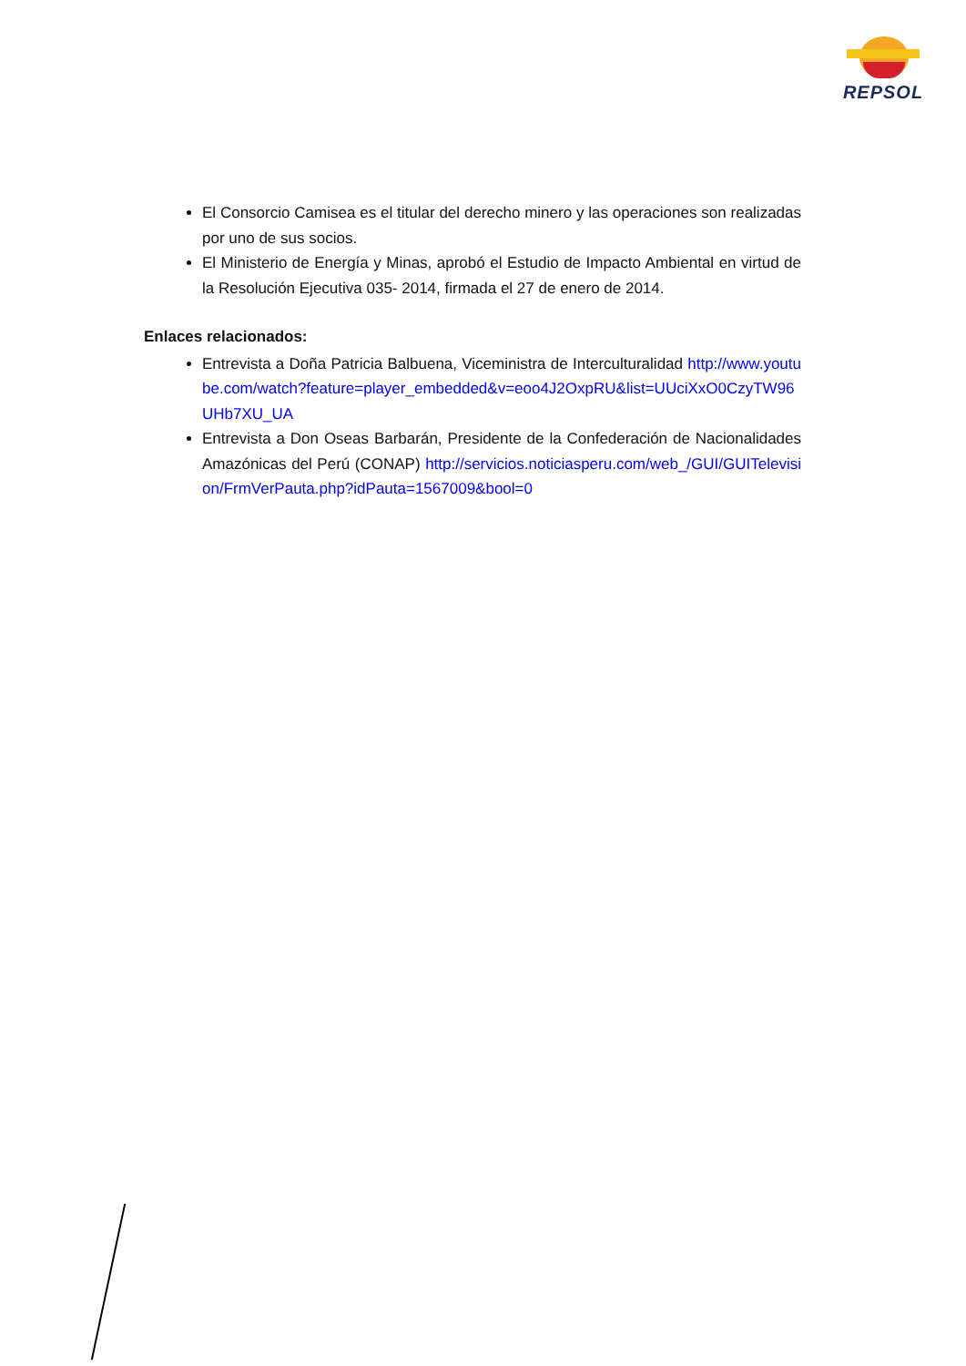REPSOL
El Consorcio Camisea es el titular del derecho minero y las operaciones son realizadas por uno de sus socios.
El Ministerio de Energía y Minas, aprobó el Estudio de Impacto Ambiental en virtud de la Resolución Ejecutiva 035- 2014, firmada el 27 de enero de 2014.
Enlaces relacionados:
Entrevista a Doña Patricia Balbuena, Viceministra de Interculturalidad http://www.youtube.com/watch?feature=player_embedded&v=eoo4J2OxpRU&list=UUciXxO0CzyTW96UHb7XU_UA
Entrevista a Don Oseas Barbarán, Presidente de la Confederación de Nacionalidades Amazónicas del Perú (CONAP) http://servicios.noticiasperu.com/web_/GUI/GUITelevision/FrmVerPauta.php?idPauta=1567009&bool=0